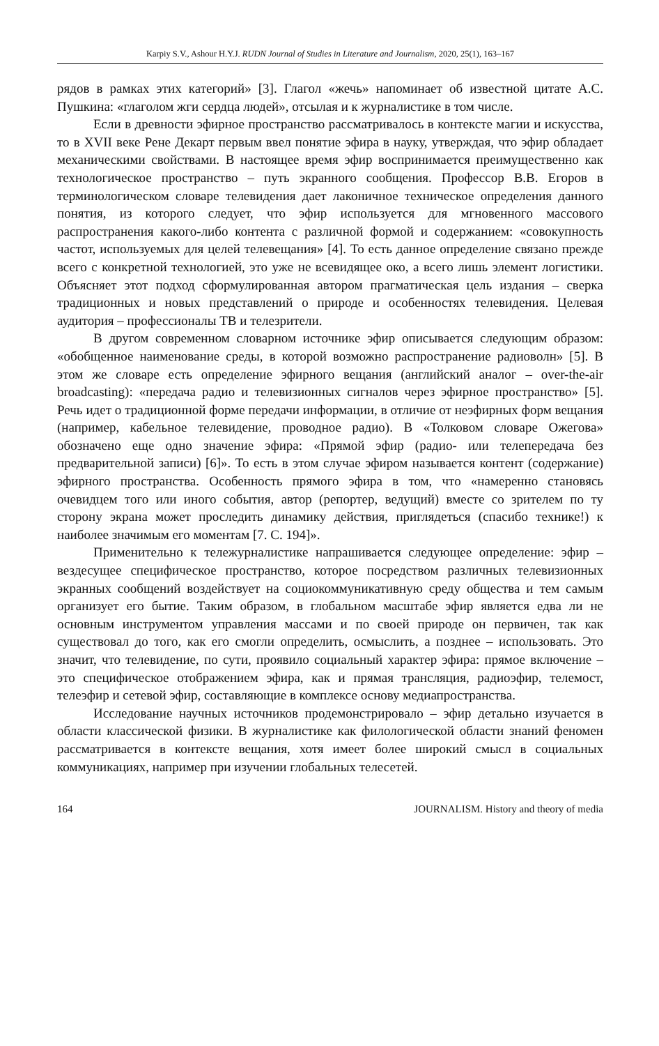Karpiy S.V., Ashour H.Y.J. RUDN Journal of Studies in Literature and Journalism, 2020, 25(1), 163–167
рядов в рамках этих категорий» [3]. Глагол «жечь» напоминает об известной цитате А.С. Пушкина: «глаголом жги сердца людей», отсылая и к журналистике в том числе.
Если в древности эфирное пространство рассматривалось в контексте магии и искусства, то в XVII веке Рене Декарт первым ввел понятие эфира в науку, утверждая, что эфир обладает механическими свойствами. В настоящее время эфир воспринимается преимущественно как технологическое пространство – путь экранного сообщения. Профессор В.В. Егоров в терминологическом словаре телевидения дает лаконичное техническое определения данного понятия, из которого следует, что эфир используется для мгновенного массового распространения какого-либо контента с различной формой и содержанием: «совокупность частот, используемых для целей телевещания» [4]. То есть данное определение связано прежде всего с конкретной технологией, это уже не всевидящее око, а всего лишь элемент логистики. Объясняет этот подход сформулированная автором прагматическая цель издания – сверка традиционных и новых представлений о природе и особенностях телевидения. Целевая аудитория – профессионалы ТВ и телезрители.
В другом современном словарном источнике эфир описывается следующим образом: «обобщенное наименование среды, в которой возможно распространение радиоволн» [5]. В этом же словаре есть определение эфирного вещания (английский аналог – over-the-air broadcasting): «передача радио и телевизионных сигналов через эфирное пространство» [5]. Речь идет о традиционной форме передачи информации, в отличие от неэфирных форм вещания (например, кабельное телевидение, проводное радио). В «Толковом словаре Ожегова» обозначено еще одно значение эфира: «Прямой эфир (радио- или телепередача без предварительной записи) [6]». То есть в этом случае эфиром называется контент (содержание) эфирного пространства. Особенность прямого эфира в том, что «намеренно становясь очевидцем того или иного события, автор (репортер, ведущий) вместе со зрителем по ту сторону экрана может проследить динамику действия, приглядеться (спасибо технике!) к наиболее значимым его моментам [7. С. 194]».
Применительно к тележурналистике напрашивается следующее определение: эфир – вездесущее специфическое пространство, которое посредством различных телевизионных экранных сообщений воздействует на социокоммуникативную среду общества и тем самым организует его бытие. Таким образом, в глобальном масштабе эфир является едва ли не основным инструментом управления массами и по своей природе он первичен, так как существовал до того, как его смогли определить, осмыслить, а позднее – использовать. Это значит, что телевидение, по сути, проявило социальный характер эфира: прямое включение – это специфическое отображением эфира, как и прямая трансляция, радиоэфир, телемост, телеэфир и сетевой эфир, составляющие в комплексе основу медиапространства.
Исследование научных источников продемонстрировало – эфир детально изучается в области классической физики. В журналистике как филологической области знаний феномен рассматривается в контексте вещания, хотя имеет более широкий смысл в социальных коммуникациях, например при изучении глобальных телесетей.
164 JOURNALISM. History and theory of media